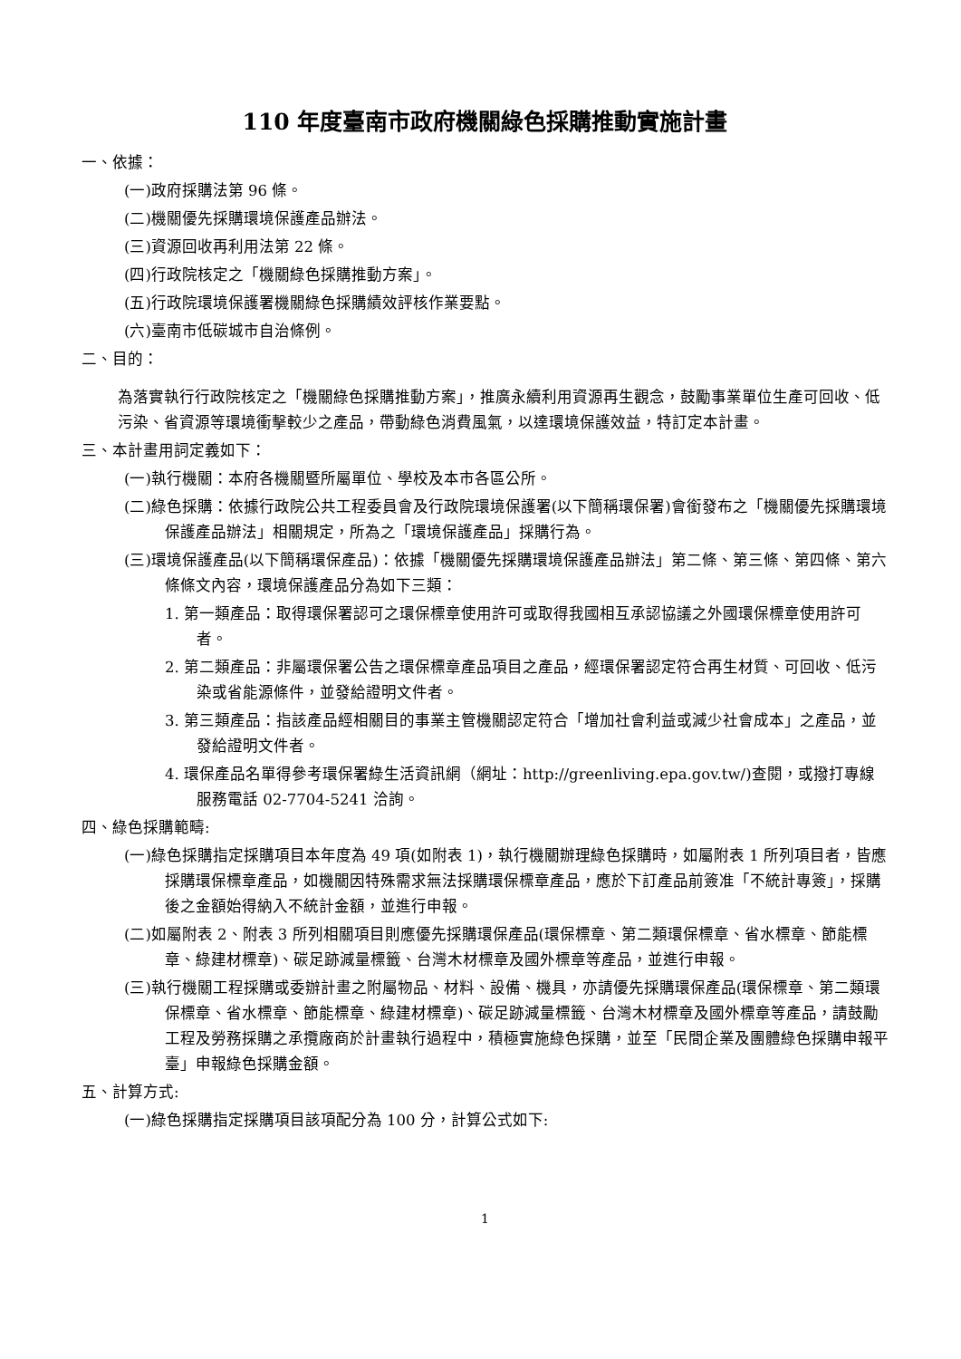110 年度臺南市政府機關綠色採購推動實施計畫
一、依據：
(一)政府採購法第 96 條。
(二)機關優先採購環境保護產品辦法。
(三)資源回收再利用法第 22 條。
(四)行政院核定之「機關綠色採購推動方案」。
(五)行政院環境保護署機關綠色採購績效評核作業要點。
(六)臺南市低碳城市自治條例。
二、目的：
為落實執行行政院核定之「機關綠色採購推動方案」，推廣永續利用資源再生觀念，鼓勵事業單位生產可回收、低污染、省資源等環境衝擊較少之產品，帶動綠色消費風氣，以達環境保護效益，特訂定本計畫。
三、本計畫用詞定義如下：
(一)執行機關：本府各機關暨所屬單位、學校及本市各區公所。
(二)綠色採購：依據行政院公共工程委員會及行政院環境保護署(以下簡稱環保署)會銜發布之「機關優先採購環境保護產品辦法」相關規定，所為之「環境保護產品」採購行為。
(三)環境保護產品(以下簡稱環保產品)：依據「機關優先採購環境保護產品辦法」第二條、第三條、第四條、第六條條文內容，環境保護產品分為如下三類：
1. 第一類產品：取得環保署認可之環保標章使用許可或取得我國相互承認協議之外國環保標章使用許可者。
2. 第二類產品：非屬環保署公告之環保標章產品項目之產品，經環保署認定符合再生材質、可回收、低污染或省能源條件，並發給證明文件者。
3. 第三類產品：指該產品經相關目的事業主管機關認定符合「增加社會利益或減少社會成本」之產品，並發給證明文件者。
4. 環保產品名單得參考環保署綠生活資訊網（網址：http://greenliving.epa.gov.tw/)查閱，或撥打專線服務電話 02-7704-5241 洽詢。
四、綠色採購範疇:
(一)綠色採購指定採購項目本年度為 49 項(如附表 1)，執行機關辦理綠色採購時，如屬附表 1 所列項目者，皆應採購環保標章產品，如機關因特殊需求無法採購環保標章產品，應於下訂產品前簽准「不統計專簽」，採購後之金額始得納入不統計金額，並進行申報。
(二)如屬附表 2、附表 3 所列相關項目則應優先採購環保產品(環保標章、第二類環保標章、省水標章、節能標章、綠建材標章)、碳足跡減量標籤、台灣木材標章及國外標章等產品，並進行申報。
(三)執行機關工程採購或委辦計畫之附屬物品、材料、設備、機具，亦請優先採購環保產品(環保標章、第二類環保標章、省水標章、節能標章、綠建材標章)、碳足跡減量標籤、台灣木材標章及國外標章等產品，請鼓勵工程及勞務採購之承攬廠商於計畫執行過程中，積極實施綠色採購，並至「民間企業及團體綠色採購申報平臺」申報綠色採購金額。
五、計算方式:
(一)綠色採購指定採購項目該項配分為 100 分，計算公式如下:
1